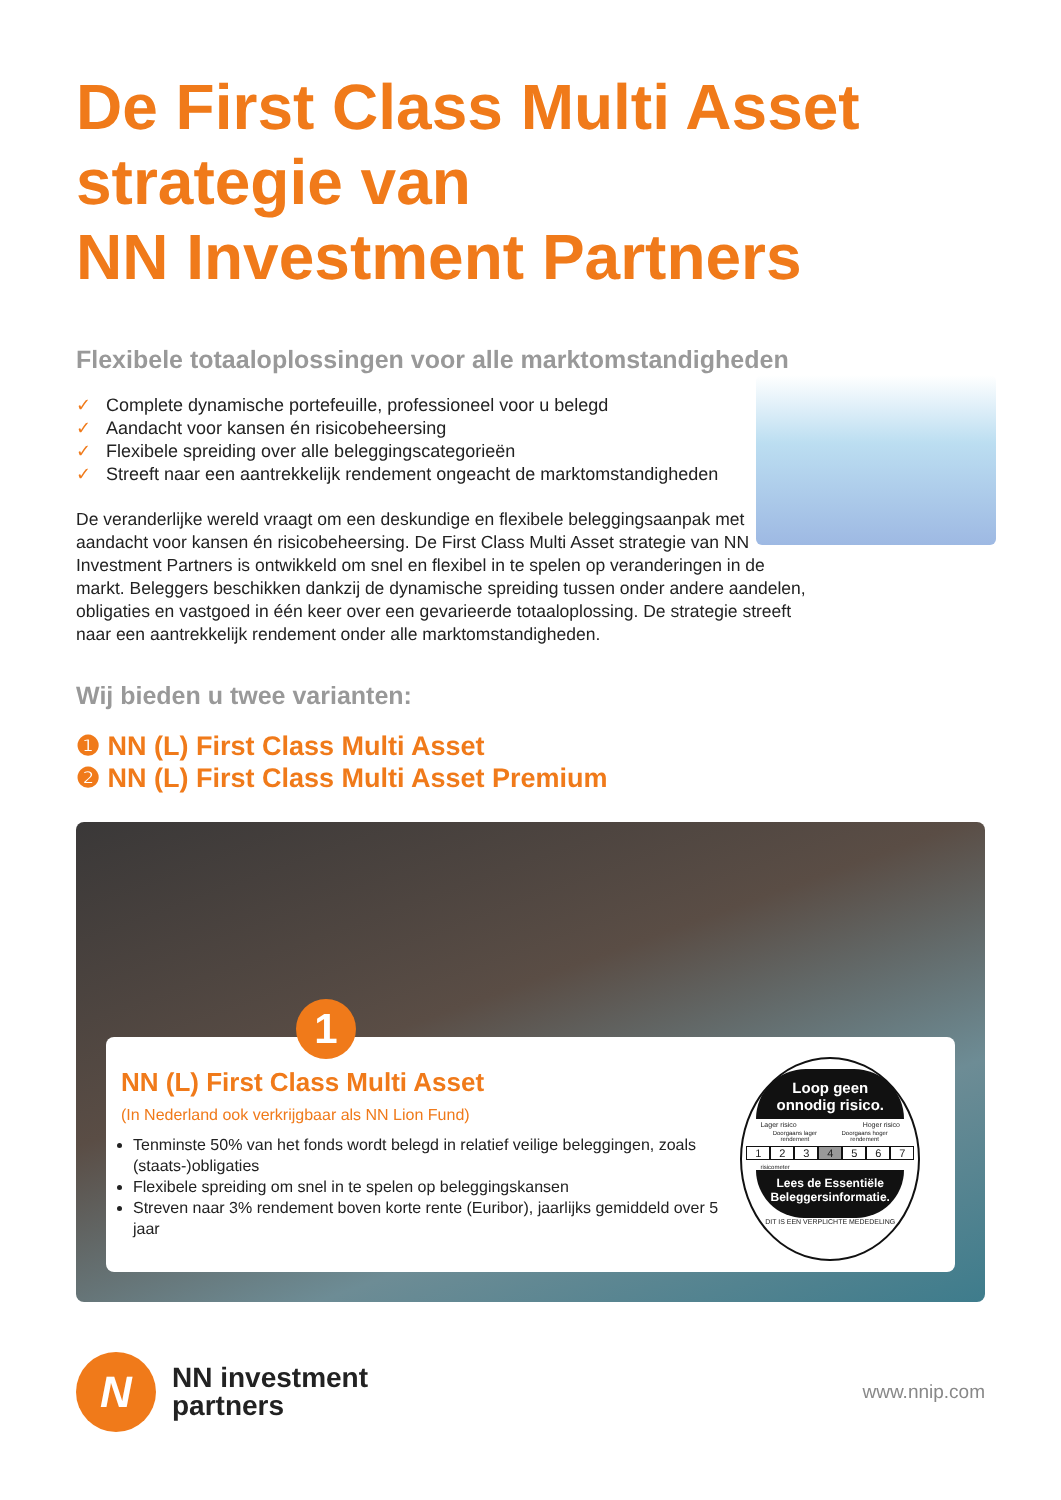De First Class Multi Asset
strategie van
NN Investment Partners
Flexibele totaaloplossingen voor alle marktomstandigheden
✓ Complete dynamische portefeuille, professioneel voor u belegd
✓ Aandacht voor kansen én risicobeheersing
✓ Flexibele spreiding over alle beleggingscategorieën
✓ Streeft naar een aantrekkelijk rendement ongeacht de marktomstandigheden
De veranderlijke wereld vraagt om een deskundige en flexibele beleggingsaanpak met aandacht voor kansen én risicobeheersing. De First Class Multi Asset strategie van NN Investment Partners is ontwikkeld om snel en flexibel in te spelen op veranderingen in de markt. Beleggers beschikken dankzij de dynamische spreiding tussen onder andere aandelen, obligaties en vastgoed in één keer over een gevarieerde totaaloplossing. De strategie streeft naar een aantrekkelijk rendement onder alle marktomstandigheden.
Wij bieden u twee varianten:
❶ NN (L) First Class Multi Asset
❷ NN (L) First Class Multi Asset Premium
1
NN (L) First Class Multi Asset
(In Nederland ook verkrijgbaar als NN Lion Fund)
Tenminste 50% van het fonds wordt belegd in relatief veilige beleggingen, zoals (staats-)obligaties
Flexibele spreiding om snel in te spelen op beleggingskansen
Streven naar 3% rendement boven korte rente (Euribor), jaarlijks gemiddeld over 5 jaar
Loop geen
onnodig risico.
Lager risico Hoger risico
Doorgaans lager rendement Doorgaans hoger rendement
1234567
risicometer
Lees de Essentiële
Beleggersinformatie.
DIT IS EEN VERPLICHTE MEDEDELING
N
NN investment
partners
www.nnip.com